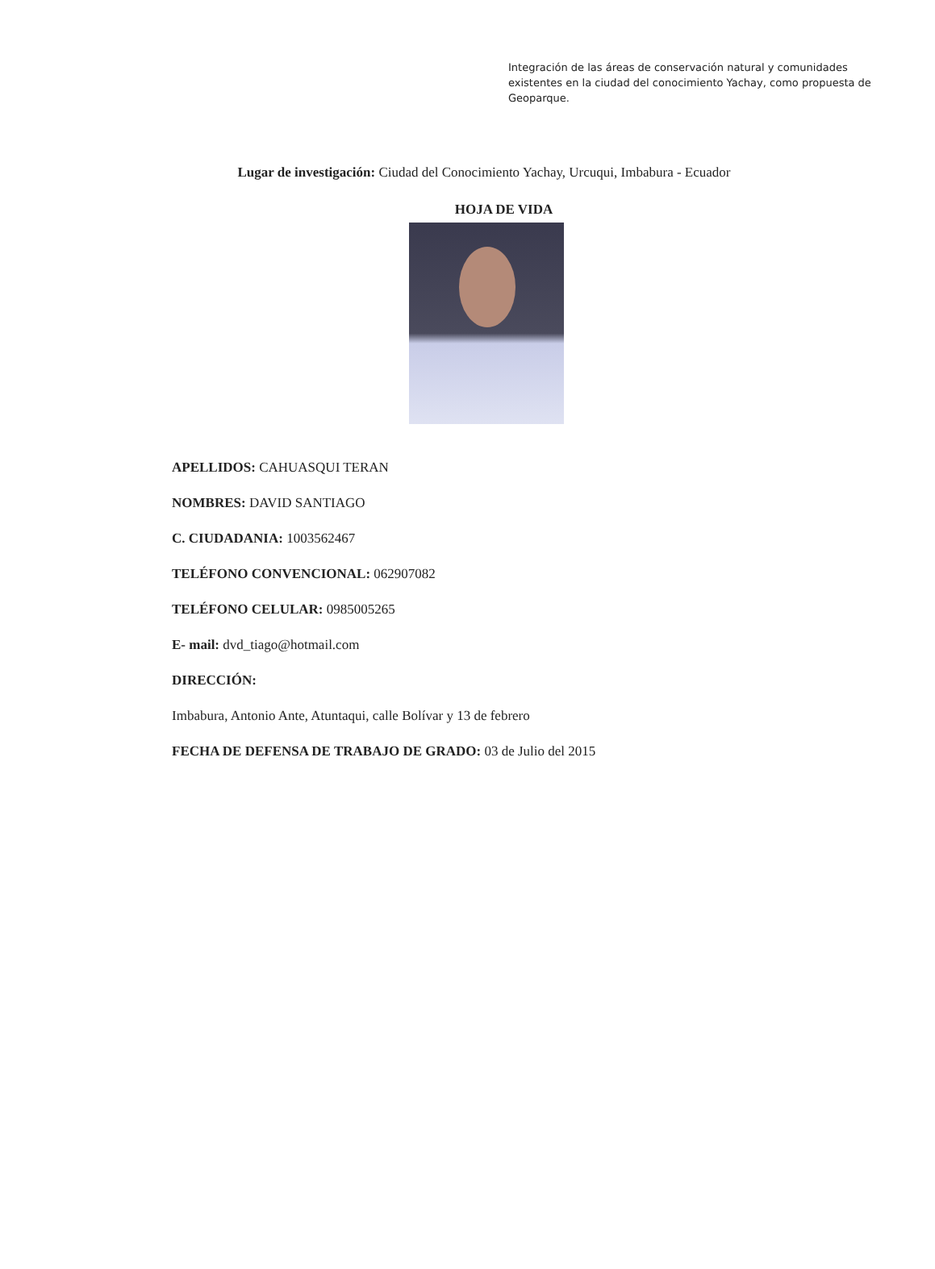Integración de las áreas de conservación natural y comunidades existentes en la ciudad del conocimiento Yachay, como propuesta de Geoparque.
Lugar de investigación: Ciudad del Conocimiento Yachay, Urcuqui, Imbabura - Ecuador
HOJA DE VIDA
APELLIDOS: CAHUASQUI TERAN
NOMBRES: DAVID SANTIAGO
C. CIUDADANIA: 1003562467
TELÉFONO CONVENCIONAL: 062907082
TELÉFONO CELULAR: 0985005265
E- mail: dvd_tiago@hotmail.com
DIRECCIÓN:
Imbabura, Antonio Ante, Atuntaqui, calle Bolívar y 13 de febrero
FECHA DE DEFENSA DE TRABAJO DE GRADO: 03 de Julio del 2015